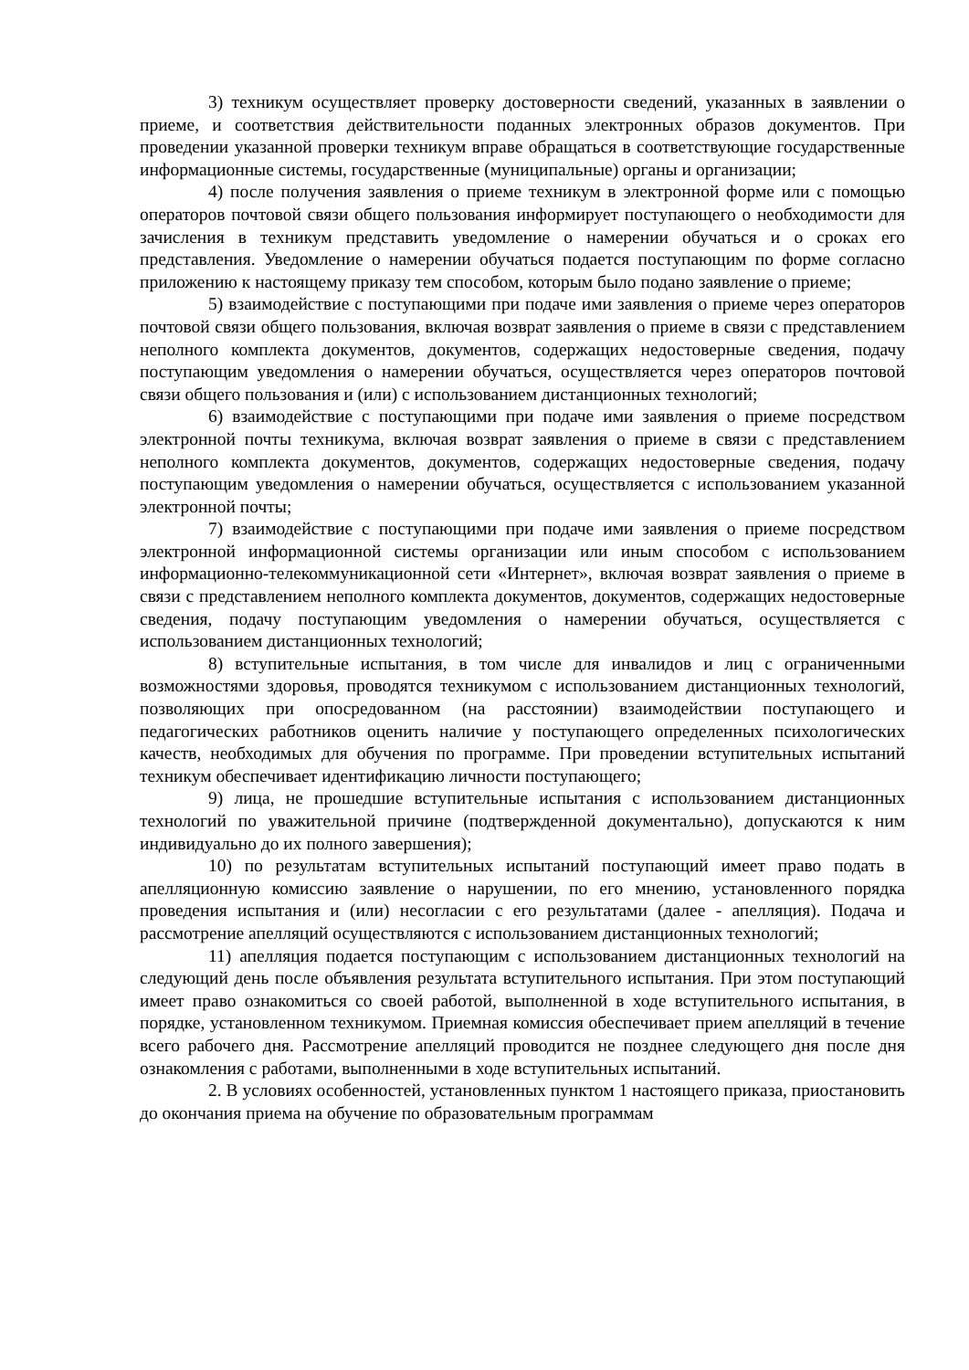3) техникум осуществляет проверку достоверности сведений, указанных в заявлении о приеме, и соответствия действительности поданных электронных образов документов. При проведении указанной проверки техникум вправе обращаться в соответствующие государственные информационные системы, государственные (муниципальные) органы и организации;
4) после получения заявления о приеме техникум в электронной форме или с помощью операторов почтовой связи общего пользования информирует поступающего о необходимости для зачисления в техникум представить уведомление о намерении обучаться и о сроках его представления. Уведомление о намерении обучаться подается поступающим по форме согласно приложению к настоящему приказу тем способом, которым было подано заявление о приеме;
5) взаимодействие с поступающими при подаче ими заявления о приеме через операторов почтовой связи общего пользования, включая возврат заявления о приеме в связи с представлением неполного комплекта документов, документов, содержащих недостоверные сведения, подачу поступающим уведомления о намерении обучаться, осуществляется через операторов почтовой связи общего пользования и (или) с использованием дистанционных технологий;
6) взаимодействие с поступающими при подаче ими заявления о приеме посредством электронной почты техникума, включая возврат заявления о приеме в связи с представлением неполного комплекта документов, документов, содержащих недостоверные сведения, подачу поступающим уведомления о намерении обучаться, осуществляется с использованием указанной электронной почты;
7) взаимодействие с поступающими при подаче ими заявления о приеме посредством электронной информационной системы организации или иным способом с использованием информационно-телекоммуникационной сети «Интернет», включая возврат заявления о приеме в связи с представлением неполного комплекта документов, документов, содержащих недостоверные сведения, подачу поступающим уведомления о намерении обучаться, осуществляется с использованием дистанционных технологий;
8) вступительные испытания, в том числе для инвалидов и лиц с ограниченными возможностями здоровья, проводятся техникумом с использованием дистанционных технологий, позволяющих при опосредованном (на расстоянии) взаимодействии поступающего и педагогических работников оценить наличие у поступающего определенных психологических качеств, необходимых для обучения по программе. При проведении вступительных испытаний техникум обеспечивает идентификацию личности поступающего;
9) лица, не прошедшие вступительные испытания с использованием дистанционных технологий по уважительной причине (подтвержденной документально), допускаются к ним индивидуально до их полного завершения);
10) по результатам вступительных испытаний поступающий имеет право подать в апелляционную комиссию заявление о нарушении, по его мнению, установленного порядка проведения испытания и (или) несогласии с его результатами (далее - апелляция). Подача и рассмотрение апелляций осуществляются с использованием дистанционных технологий;
11) апелляция подается поступающим с использованием дистанционных технологий на следующий день после объявления результата вступительного испытания. При этом поступающий имеет право ознакомиться со своей работой, выполненной в ходе вступительного испытания, в порядке, установленном техникумом. Приемная комиссия обеспечивает прием апелляций в течение всего рабочего дня. Рассмотрение апелляций проводится не позднее следующего дня после дня ознакомления с работами, выполненными в ходе вступительных испытаний.
2. В условиях особенностей, установленных пунктом 1 настоящего приказа, приостановить до окончания приема на обучение по образовательным программам